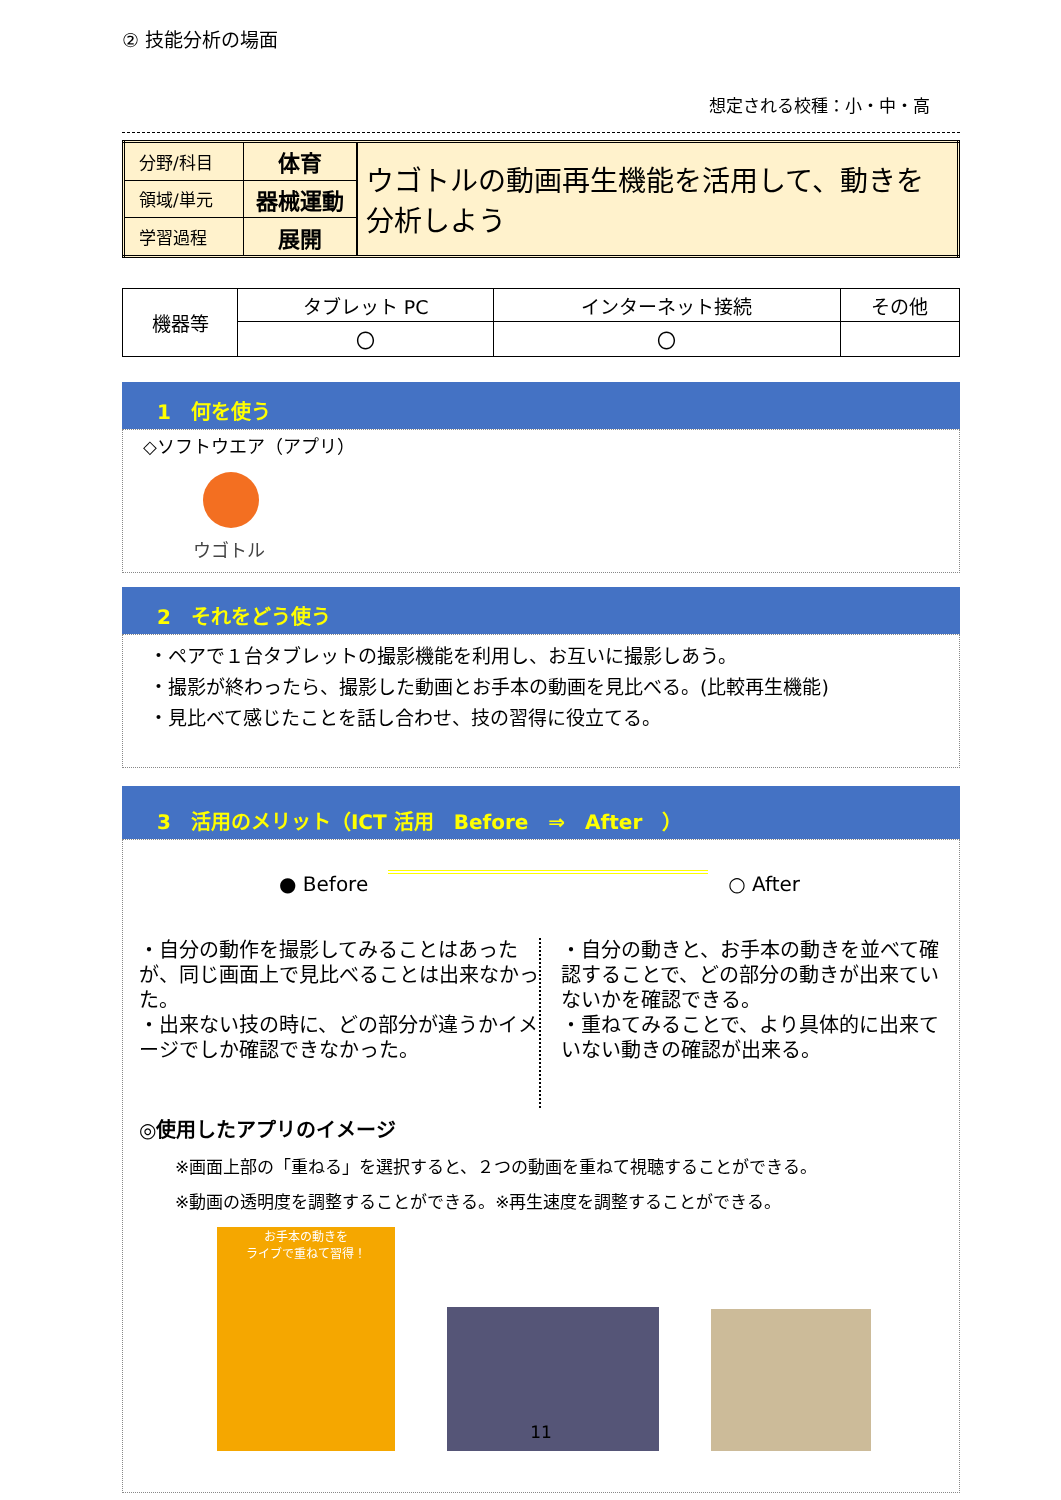② 技能分析の場面
想定される校種：小・中・高
| 分野/科目 | 体育 | ウゴトルの動画再生機能を活用して、動きを分析しよう |
| 領域/単元 | 器械運動 | |
| 学習過程 | 展開 | |
| 機器等 | タブレット PC | インターネット接続 | その他 |
| --- | --- | --- | --- |
| | 〇 | 〇 | |
1　何を使う
◇ソフトウエア（アプリ）
ウゴトル
2　それをどう使う
・ペアで１台タブレットの撮影機能を利用し、お互いに撮影しあう。
・撮影が終わったら、撮影した動画とお手本の動画を見比べる。(比較再生機能)
・見比べて感じたことを話し合わせ、技の習得に役立てる。
3　活用のメリット（ICT 活用　Before　⇒　After　）
● Before ○ After
・自分の動作を撮影してみることはあったが、同じ画面上で見比べることは出来なかった。
・出来ない技の時に、どの部分が違うかイメージでしか確認できなかった。
・自分の動きと、お手本の動きを並べて確認することで、どの部分の動きが出来ていないかを確認できる。
・重ねてみることで、より具体的に出来ていない動きの確認が出来る。
◎使用したアプリのイメージ
※画面上部の「重ねる」を選択すると、２つの動画を重ねて視聴することができる。
※動画の透明度を調整することができる。※再生速度を調整することができる。
お手本の動きを
ライブで重ねて習得！
11